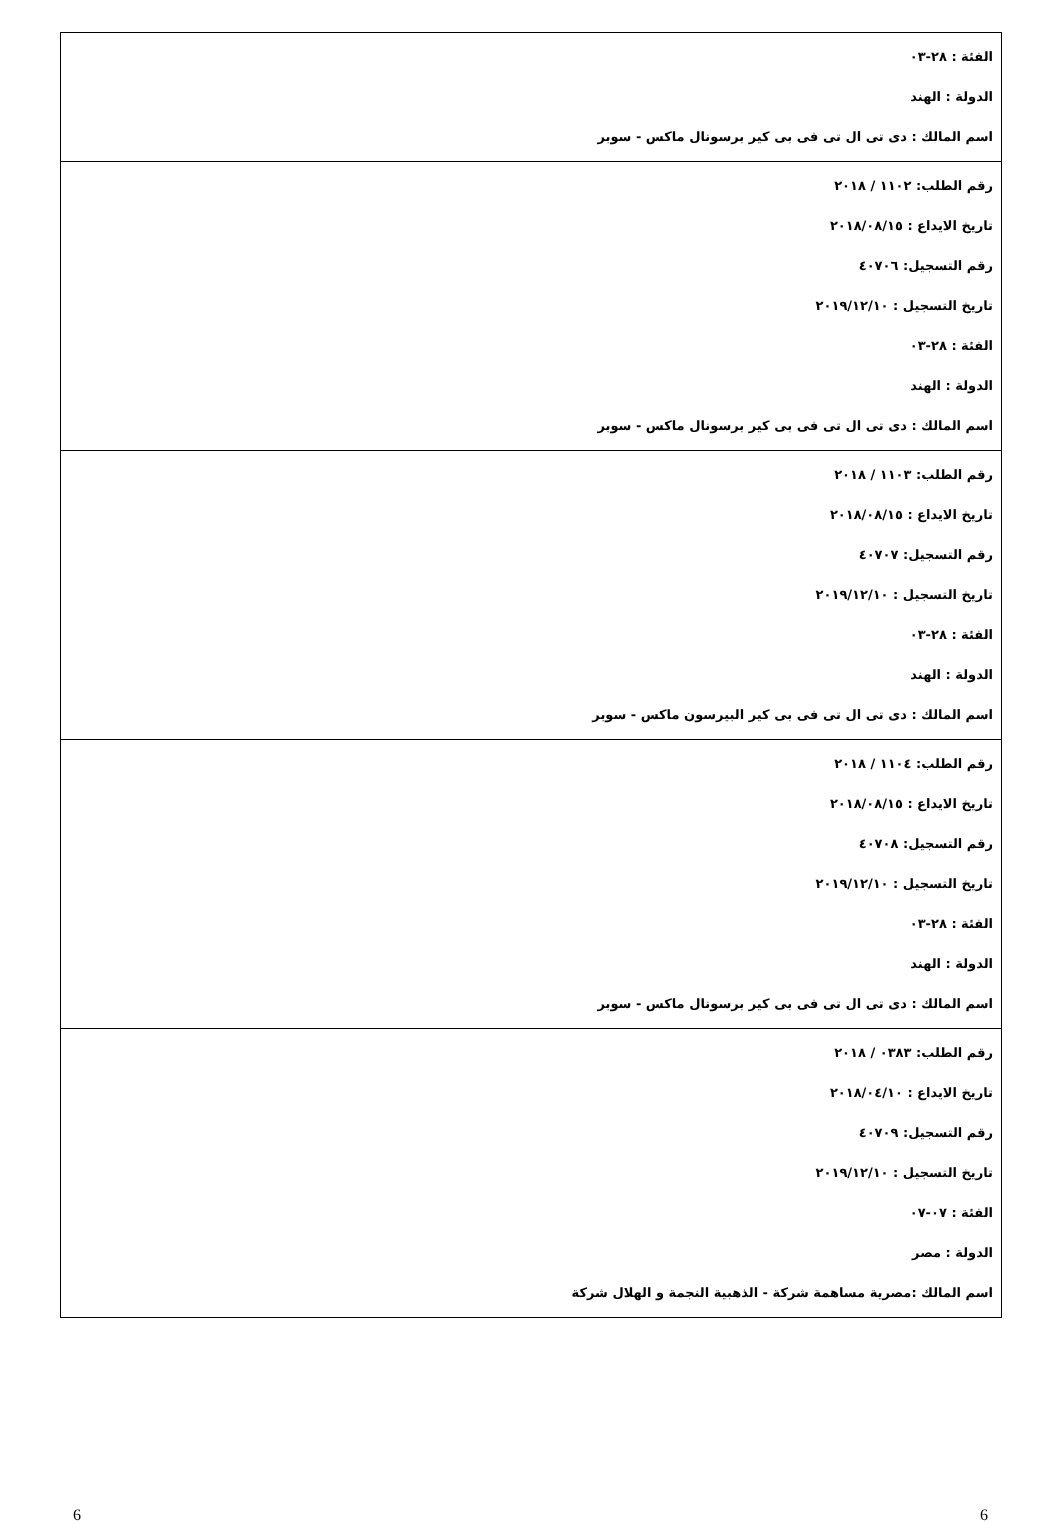| الفئة : ٢٨-٠٣ الدولة : الهند اسم المالك : دى تى ال تى فى بى كير برسونال ماكس - سوبر |
| رقم الطلب: ١١٠٢ / ٢٠١٨ تاريخ الايداع : ٢٠١٨/٠٨/١٥ رقم التسجيل: ٤٠٧٠٦ تاريخ التسجيل : ٢٠١٩/١٢/١٠ الفئة : ٢٨-٠٣ الدولة : الهند اسم المالك : دى تى ال تى فى بى كير برسونال ماكس - سوبر |
| رقم الطلب: ١١٠٣ / ٢٠١٨ تاريخ الايداع : ٢٠١٨/٠٨/١٥ رقم التسجيل: ٤٠٧٠٧ تاريخ التسجيل : ٢٠١٩/١٢/١٠ الفئة : ٢٨-٠٣ الدولة : الهند اسم المالك : دى تى ال تى فى بى كير البيرسون ماكس - سوبر |
| رقم الطلب: ١١٠٤ / ٢٠١٨ تاريخ الايداع : ٢٠١٨/٠٨/١٥ رقم التسجيل: ٤٠٧٠٨ تاريخ التسجيل : ٢٠١٩/١٢/١٠ الفئة : ٢٨-٠٣ الدولة : الهند اسم المالك : دى تى ال تى فى بى كير برسونال ماكس - سوبر |
| رقم الطلب: ٠٣٨٣ / ٢٠١٨ تاريخ الايداع : ٢٠١٨/٠٤/١٠ رقم التسجيل: ٤٠٧٠٩ تاريخ التسجيل : ٢٠١٩/١٢/١٠ الفئة : ٠٧-٠٧ الدولة : مصر اسم المالك :مصرية مساهمة شركة - الذهبية النجمة و الهلال شركة |
6 6